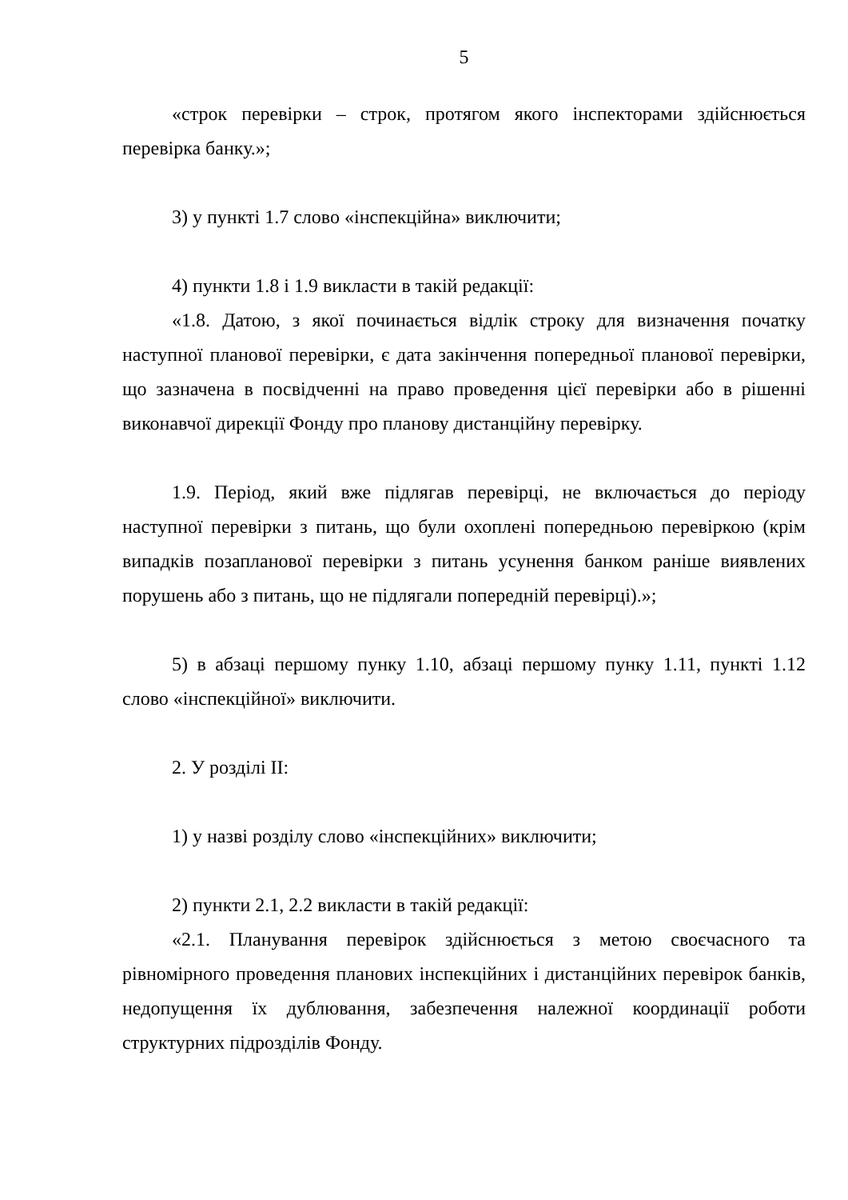5
«строк перевірки – строк, протягом якого інспекторами здійснюється перевірка банку.»;
3) у пункті 1.7 слово «інспекційна» виключити;
4) пункти 1.8 і 1.9 викласти в такій редакції:
«1.8. Датою, з якої починається відлік строку для визначення початку наступної планової перевірки, є дата закінчення попередньої планової перевірки, що зазначена в посвідченні на право проведення цієї перевірки або в рішенні виконавчої дирекції Фонду про планову дистанційну перевірку.
1.9. Період, який вже підлягав перевірці, не включається до періоду наступної перевірки з питань, що були охоплені попередньою перевіркою (крім випадків позапланової перевірки з питань усунення банком раніше виявлених порушень або з питань, що не підлягали попередній перевірці).»;
5) в абзаці першому пунку 1.10, абзаці першому пунку 1.11, пункті 1.12 слово «інспекційної» виключити.
2. У розділі ІІ:
1) у назві розділу слово «інспекційних» виключити;
2) пункти 2.1, 2.2 викласти в такій редакції:
«2.1. Планування перевірок здійснюється з метою своєчасного та рівномірного проведення планових інспекційних і дистанційних перевірок банків, недопущення їх дублювання, забезпечення належної координації роботи структурних підрозділів Фонду.